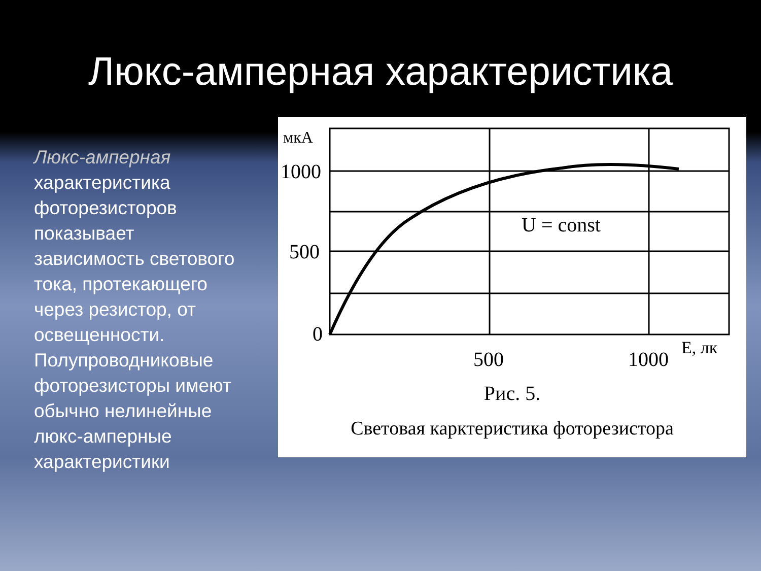Люкс-амперная характеристика
Люкс-амперная характеристика фоторезисторов показывает зависимость светового тока, протекающего через резистор, от освещенности. Полупроводниковые фоторезисторы имеют обычно нелинейные люкс-амперные характеристики
мкА
1000
500
0
500
1000
E, лк
U = const
Рис. 5.
Световая карктеристика фоторезистора